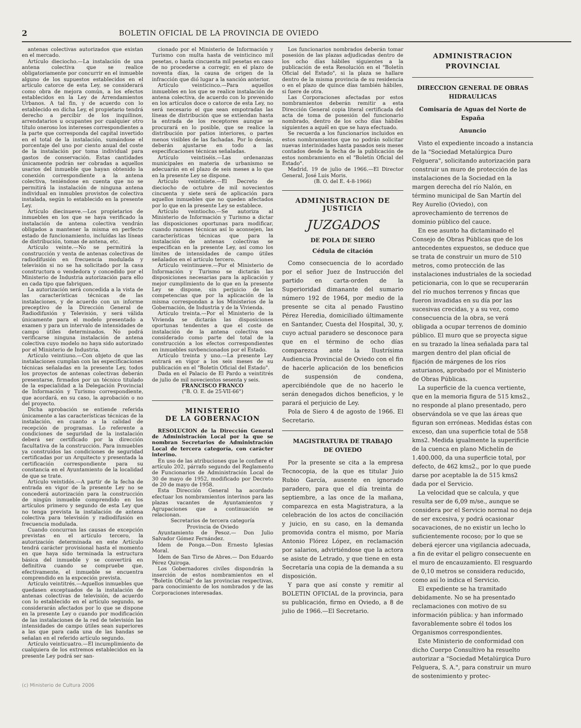2 BOLETIN OFICIAL DE LA PROVINCIA DE OVIEDO
antenas colectivas autorizados que existan en el mercado.
Artículo dieciocho.—La instalación de una antena colectiva que se realice obligatoriamente por concurrir en el inmueble alguno de los supuestos establecidos en el artículo catorce de esta Ley, se considerará como obra de mejora común, a los efectos establecidos en la Ley de Arrendamientos Urbanos. A tal fin, y de acuerdo con lo establecido en dicha Ley, el propietario tendrá derecho a percibir de los inquilinos, arrendatarios u ocupantes por cualquier otro título oneroso los intereses correspondientes a la parte que corresponda del capital invertido en el total de la instalación, sumándose el porcentaje del uno por ciento anual del coste de la instalación por toma individual para gastos de conservación. Estas cantidades únicamente podrán ser cobradas a aquellos usarios del inmueble que hayan obtenido la conexión correspondiente a la antena colectiva, teniéndose en cuenta que no se permitirá la instalación de ninguna antena individual en inmubles provistos de colectiva instalada, según lo establecido en la presente Ley.
Artículo diecinueve.—Los propietarios de inmuebles en los que se haya verificado la instalación de antena colectiva vendrán obligados a mantener la misma en perfecto estado de funcionamiento, incluídas las líneas de distribución, tomas de antena, etc.
Artículo veinte.—No se permitirá la construcción y venta de antenas colectivas de radiodifusión en frecuencia modulada y televisión si no se ha solicitado por la casa constructora o vendedora y concedido por el Ministerio de Industria autorización para ello en cada tipo que fabriquen.
La autorización será concedida a la vista de las características técnicas de las instalaciones, y de acuerdo con un informe preceptivo de la Dirección General de Radiodifusión y Televisión, y será válida únicamente para el modelo presentado a examen y para un intervalo de intensidades de campo útiles determinados. No podrá verificarse ninguna instalación de antena colectiva cuyo modelo no haya sido autorizado por el Ministerio de Industria.
Artículo veintiuno.—Con objeto de que las instalaciones cumplan con las especificaciones técnicas señaladas en la presente Ley, todos los proyectos de antenas colectivas deberán presentarse, firmados por un técnico titulado de la especialidad a la Delegación Provincial de Información y Turismo correspondiente, que acordará, en su caso, la aprobación o no del proyecto.
Dicha aprobación se entiende referida únicamente a las características técnicas de la instalación, en cuanto a la calidad de recepción de programas. Lo referente a condiciones de seguridad de la instalación deberá ser certificado por la dirección facultativa de la construcción. Para inmuebles ya construídos las condiciones de seguridad certificadas por un Arquitecto y presentada la certificación correspondiente para su constancia en el Ayuntamiento de la localidad de que se trate.
Artículo veintidós.—A partir de la fecha de entrada en vigor de la presente Ley no se concederá autorización para la construcción de ningún inmueble comprendido en los artículos primero y segundo de esta Ley que no tenga prevista la instalación de antena colectiva para televisión y radiodifusión en frecuencia modulada.
Cuando concurran las causas de excepción previstas en el artículo tercero, la autorización determinada en este Artículo tendrá carácter provisional hasta el momento en que haya sido terminada la estructura básica del inmueble y se convertirá en definitiva cuando se compruebe que, efectivamente, el inmueble se encuentra comprendido en la expceción prevista.
Artículo veintitrés.—Aquellos inmuebles que quedasen exceptuados de la instalación de antenas colectivas de televisión, de acuerdo con lo establecido en el artículo segundo, se considerarán afectados por lo que se dispone en la presente Ley o cuando por modificación de las instalaciones de la red de televisión las intensidades de campo útiles sean superiores a las que para cada una de las bandas se señalan en el referido artículo segundo.
Artículo veinticuatro.—El incumplimiento de cualquiera de los extremos establecidos en la presente Ley podrá ser san-
cionado por el Ministerio de Información y Turismo con multa hasta de veinticinco mil pesetas, o hasta cincuenta mil pesetas en caso de no procederse a corregir, en el plazo de noventa días, la causa de origen de la infracción que dió lugar a la sanción anterior.
Artículo veinticinco.—Para aquellos inmuebles en los que se realice instalación de antena colectiva, de acuerdo con lo prevenido en los artículos doce o catorce de esta Ley, no será necesario el que sean empotradas las líneas de distribución que se extiendan hasta la entrada de los receptores aunque se procurará en lo posible, que se realice la distribución por patios interiores, o partes menos visibles de las fachadas. Por lo demás, deberán ajustarse en todo a las especificaciones técnicas señaladas.
Artículo veintiséis.—Las ordenanzas municipales en materia de urbanismo se adecuarán en el plazo de seis meses a lo que en la presente Ley se dispone.
Artículo veintisiete.—El Decreto de dieciocho de octubre de mil novecientos cincuenta y siete será de aplicación para aquellos inmuebles que no queden afectados por lo que en la presente Ley se establece.
Artículo veintiocho.—Se autoriza al Ministerio de Información y Turismo a dictar las disposiciones oportunas para modificar, cuando razones técnicas así lo aconsejen, las características técnicas que para la instalación de antenas colectivas se especifican en la presente Ley, así como los límites de intensidades de campo útiles señalados en el artículo tercero.
Artículo veintinueve.—Por el Ministerio de Información y Turismo se dictarán las disposiciones necesarias para la aplicación y mejor cumplimiento de lo que en la presente Ley se dispone, sin perjuicio de las competencias que por la aplicación de la misma correspondan a los Ministerios de la Gobernación, de Industria y de la Vivienda.
Artículo treinta.—Por el Ministerio de la Vivienda se dictarán las disposiciones oportunas tendentes a que el coste de instalación de la antena colectiva sea considerado como parte del total de la construcción a los efectos correspondientes en inmuebles suvbencionados por el Estado.
Artículo treinta y uno.—La presente Ley entrará en vigor a los seis meses de su publicación en el "Boletín Oficial del Estado".
Dada en el Palacio de El Pardo a veintitrés de julio de mil novecientos sesenta y seis.
FRANCISCO FRANCO
("B. O. E. de 25-VII-66")
MINISTERIO
DE LA GOBERNACION
RESOLUCION de la Dirección General de Administración Local por la que se nombran Secretarios de Administración Local de tercera categoría, con carácter interino.
En uso de las atribuciones que le confiere el artículo 202, párrafo segundo del Reglamento de Funcionarios de Administración Local de 30 de mayo de 1952, modificado por Decreto de 20 de mayo de 1958.
Esta Dirección General ha acordado efectuar los nombramientos interinos para las plazas vacantes de Ayuntamientos y Agrupaciones que a continuación se relacionan.
Secretarios de tercera categoría
Provincia de Oviedo
Ayuntamiento de Pesoz.— Don Julio Salvador Gómez Fernández.
Idem de Ponga.—Don Ernesto Iglesias Moral.
Idem de San Tirso de Abres.— Don Eduardo Pérez Quiroga.
Los Gobernadores civiles dispondrán la inserción de estos nombramientos en el "Boletín Oficial" de las provincias respectivas, para conocimiento de los nombrados y de las Corporaciones interesadas.
Los funcionarios nombrados deberán tomar posesión de las plazas adjudicadas dentro de los ocho días hábiles siguientes a la publicación de esta Resolución en el "Boletín Oficial del Estado", si la plaza se hallare dentro de la misma provincia de su residencia o en el plazo de quince días también hábiles, si fuere de otra.
Las Corporaciones afectadas por estos nombramientos deberán remitir a esta Dirección General copia literal certificada del acta de toma de posesión del funcionario nombrado, dentro de los ocho días hábiles siguientes a aquél en que se haya efectuado.
Se recuerda a los funcionarios incluidos en estos nombramientos que no podrán solicitar nuevas interinidades hasta pasados seis meses contados desde la fecha de la publicación de estos nombramiento en el "Boletín Oficial del Estado".
Madrid, 19 de julio de 1966.—El Director General, José Luis Moris.
(B. O. del E. 4-8-1966)
ADMINISTRACION DE JUSTICIA
JUZGADOS
DE POLA DE SIERO
Cédula de citación
Como consecuencia de lo acordado por el señor Juez de Instrucción del partido en carta-orden de la Superioridad dimanante del sumario número 192 de 1964, por medio de la presente se cita al penado Faustino Pérez Heredia, domiciliado últimamente en Santander, Cuesta del Hospital, 30, y, cuyo actual paradero se desconoce para que en el término de ocho días comparezca ante la Ilustrísima Audiencia Provincial de Oviedo con el fin de hacerle aplicación de los beneficios de suspensión de condena, apercibiéndole que de no hacerlo le serán denegados dichos beneficios, y le parará el perjuicio de Ley.
Pola de Siero 4 de agosto de 1966. El Secretario.
MAGISTRATURA DE TRABAJO
DE OVIEDO
Por la presente se cita a la empresa Tecnocopia, de la que es titular Juio Rubio García, ausente en ignorado paradero, para que el día treinta de septiembre, a las once de la mañana, comparezca en esta Magistratura, a la celebración de los actos de conciliación y juicio, en su caso, en la demanda promovida contra el mismo, por María Antonio Flórez López, en reclamación por salarios, advirtiéndose que la actora se asiste de Letrado, y que tiene en esta Secretaría una copia de la demanda a su disposición.
Y para que así conste y remitir al BOLETIN OFICIAL de la provincia, para su publicación, firmo en Oviedo, a 8 de julio de 1966.—El Secretario.
ADMINISTRACION PROVINCIAL
DIRECCION GENERAL DE OBRAS HIDRAULICAS
Comisaría de Aguas del Norte de España
Anuncio
Visto el expediente incoado a instancia de la "Sociedad Metalúrgica Duro Felguera", solicitando autorización para construir un muro de protección de las instalaciones de la Sociedad en la margen derecha del río Nalón, en término municipal de San Martín del Rey Aurelio (Oviedo), con aprovechamiento de terrenos de dominio público del cauce.
En ese asunto ha dictaminado el Consejo de Obras Públicas que de los antecedentes expuestos, se deduce que se trata de construir un muro de 510 metros, como protección de las instalaciones industriales de la sociedad peticionaria, con lo que se recuperarán del río muchos terrenos y fincas que fueron invadidas en su día por las sucesivas crecidas, y a su vez, como consecuencia de la obra, se verá obligada a ocupar terrenos de dominio público. El muro que se proyecta sigue en su trazado la línea señalada para tal margen dentro del plan oficial de fijación de márgenes de los ríos asturianos, aprobado por el Ministerio de Obras Públicas.
La superficie de la cuenca vertiente, que en la memoria figura de 515 kms2., no responde al plano presentado, pero observándola se ve que las áreas que figuran son erróneas. Medidas éstas con exceso, dan una superficie total de 558 kms2. Medida igualmente la superificie de la cuenca en plano Michelín de 1.400.000, da una superficie total, por defecto, de 462 kms2., por lo que puede darse por aceptable la de 515 kms2 dada por el Servicio.
La velocidad que se calcula, y que resulta ser de 6,09 m/se., aunque se considera por el Servicio normal no deja de ser excesiva, y podrá ocasionar socavaciones, de no existir un lecho lo suficientemente rocoso; por lo que se deberá ejercer una vigilancia adecuada, a fin de evitar el peligro consecuente en el muro de encauzamiento. El resguardo de 0,10 metros se considera reducido, como así lo indica el Servicio.
El expediente se ha tramitado debidamente. No se ha presentado reclamaciones con motivo de su información pública: y han informado favorablemente sobre él todos los Organismos correspondientes.
Este Ministerio de conformidad con dicho Cuerpo Consultivo ha resuelto autorizar a "Sociedad Metalúrgica Duro Felguera, S. A.", para construir un muro de sostenimiento y protec-
(c) Ministerio de Cultura 2006